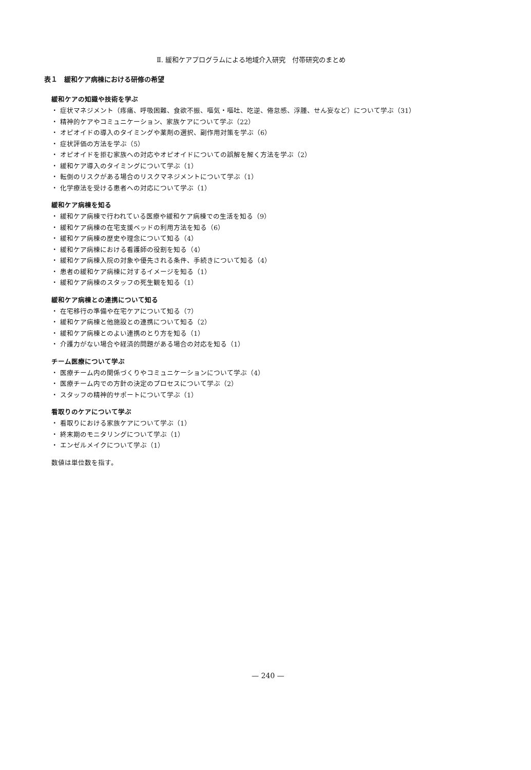Ⅱ. 緩和ケアプログラムによる地域介入研究　付帯研究のまとめ
表１　緩和ケア病棟における研修の希望
緩和ケアの知識や技術を学ぶ
・ 症状マネジメント（疼痛、呼吸困難、食欲不振、嘔気・嘔吐、吃逆、倦怠感、浮腫、せん妄など）について学ぶ（31）
・ 精神的ケアやコミュニケーション、家族ケアについて学ぶ（22）
・ オピオイドの導入のタイミングや薬剤の選択、副作用対策を学ぶ（6）
・ 症状評価の方法を学ぶ（5）
・ オピオイドを拒む家族への対応やオピオイドについての誤解を解く方法を学ぶ（2）
・ 緩和ケア導入のタイミングについて学ぶ（1）
・ 転倒のリスクがある場合のリスクマネジメントについて学ぶ（1）
・ 化学療法を受ける患者への対応について学ぶ（1）
緩和ケア病棟を知る
・ 緩和ケア病棟で行われている医療や緩和ケア病棟での生活を知る（9）
・ 緩和ケア病棟の在宅支援ベッドの利用方法を知る（6）
・ 緩和ケア病棟の歴史や理念について知る（4）
・ 緩和ケア病棟における看護師の役割を知る（4）
・ 緩和ケア病棟入院の対象や優先される条件、手続きについて知る（4）
・ 患者の緩和ケア病棟に対するイメージを知る（1）
・ 緩和ケア病棟のスタッフの死生観を知る（1）
緩和ケア病棟との連携について知る
・ 在宅移行の準備や在宅ケアについて知る（7）
・ 緩和ケア病棟と他施設との連携について知る（2）
・ 緩和ケア病棟とのよい連携のとり方を知る（1）
・ 介護力がない場合や経済的問題がある場合の対応を知る（1）
チーム医療について学ぶ
・ 医療チーム内の関係づくりやコミュニケーションについて学ぶ（4）
・ 医療チーム内での方針の決定のプロセスについて学ぶ（2）
・ スタッフの精神的サポートについて学ぶ（1）
看取りのケアについて学ぶ
・ 看取りにおける家族ケアについて学ぶ（1）
・ 終末期のモニタリングについて学ぶ（1）
・ エンゼルメイクについて学ぶ（1）
数値は単位数を指す。
— 240 —